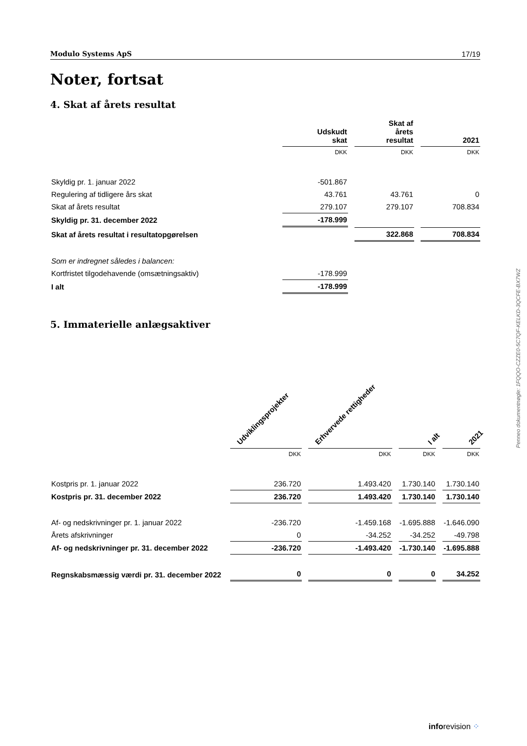Modulo Systems ApS 17/19
Noter, fortsat
4. Skat af årets resultat
| | Udskudt skat | Skat af årets resultat | 2021 |
| --- | --- | --- | --- |
| | DKK | DKK | DKK |
| Skyldig pr. 1. januar 2022 | -501.867 | | |
| Regulering af tidligere års skat | 43.761 | 43.761 | 0 |
| Skat af årets resultat | 279.107 | 279.107 | 708.834 |
| Skyldig pr. 31. december 2022 | -178.999 | | |
| Skat af årets resultat i resultatopgørelsen | | 322.868 | 708.834 |
| Som er indregnet således i balancen: | | | |
| Kortfristet tilgodehavende (omsætningsaktiv) | -178.999 | | |
| I alt | -178.999 | | |
5. Immaterielle anlægsaktiver
| | Udviklingsprojekter | Erhvervede rettigheder | I alt | 2021 |
| --- | --- | --- | --- | --- |
| | DKK | DKK | DKK | DKK |
| Kostpris pr. 1. januar 2022 | 236.720 | 1.493.420 | 1.730.140 | 1.730.140 |
| Kostpris pr. 31. december 2022 | 236.720 | 1.493.420 | 1.730.140 | 1.730.140 |
| Af- og nedskrivninger pr. 1. januar 2022 | -236.720 | -1.459.168 | -1.695.888 | -1.646.090 |
| Årets afskrivninger | 0 | -34.252 | -34.252 | -49.798 |
| Af- og nedskrivninger pr. 31. december 2022 | -236.720 | -1.493.420 | -1.730.140 | -1.695.888 |
| Regnskabsmæssig værdi pr. 31. december 2022 | 0 | 0 | 0 | 34.252 |
Penneo dokumentnøgle: 1FQQO-CZZE0-5C7QF-KELKD-3QCFE-BX7WZ
inforevision ⁘